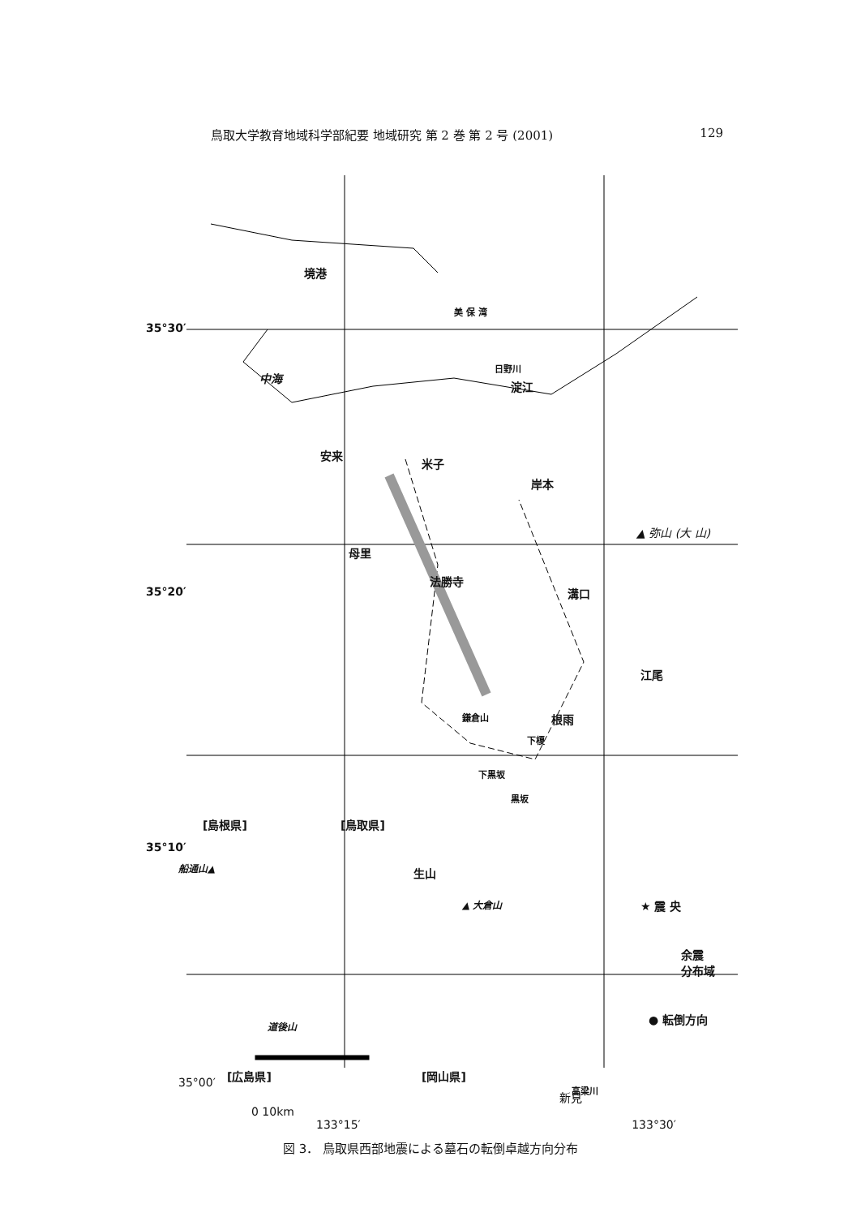鳥取大学教育地域科学部紀要 地域研究 第 2 巻 第 2 号 (2001) 129
境港
美 保 湾
35°30′
中海
日野川
淀江
安来
米子
岸本
▲ 弥山 (大 山)
母里
法勝寺
35°20′ 溝口
江尾
鎌倉山 根雨
下榎
下黒坂
黒坂
[島根県] [鳥取県]
35°10′
船通山▲ 生山
▲ 大倉山 ★ 震 央
余震
分布域
● 転倒方向
道後山
[広島県] [岡山県]
高梁川
35°00′
新見
0 10km
133°15′ 133°30′
図 3． 鳥取県西部地震による墓石の転倒卓越方向分布